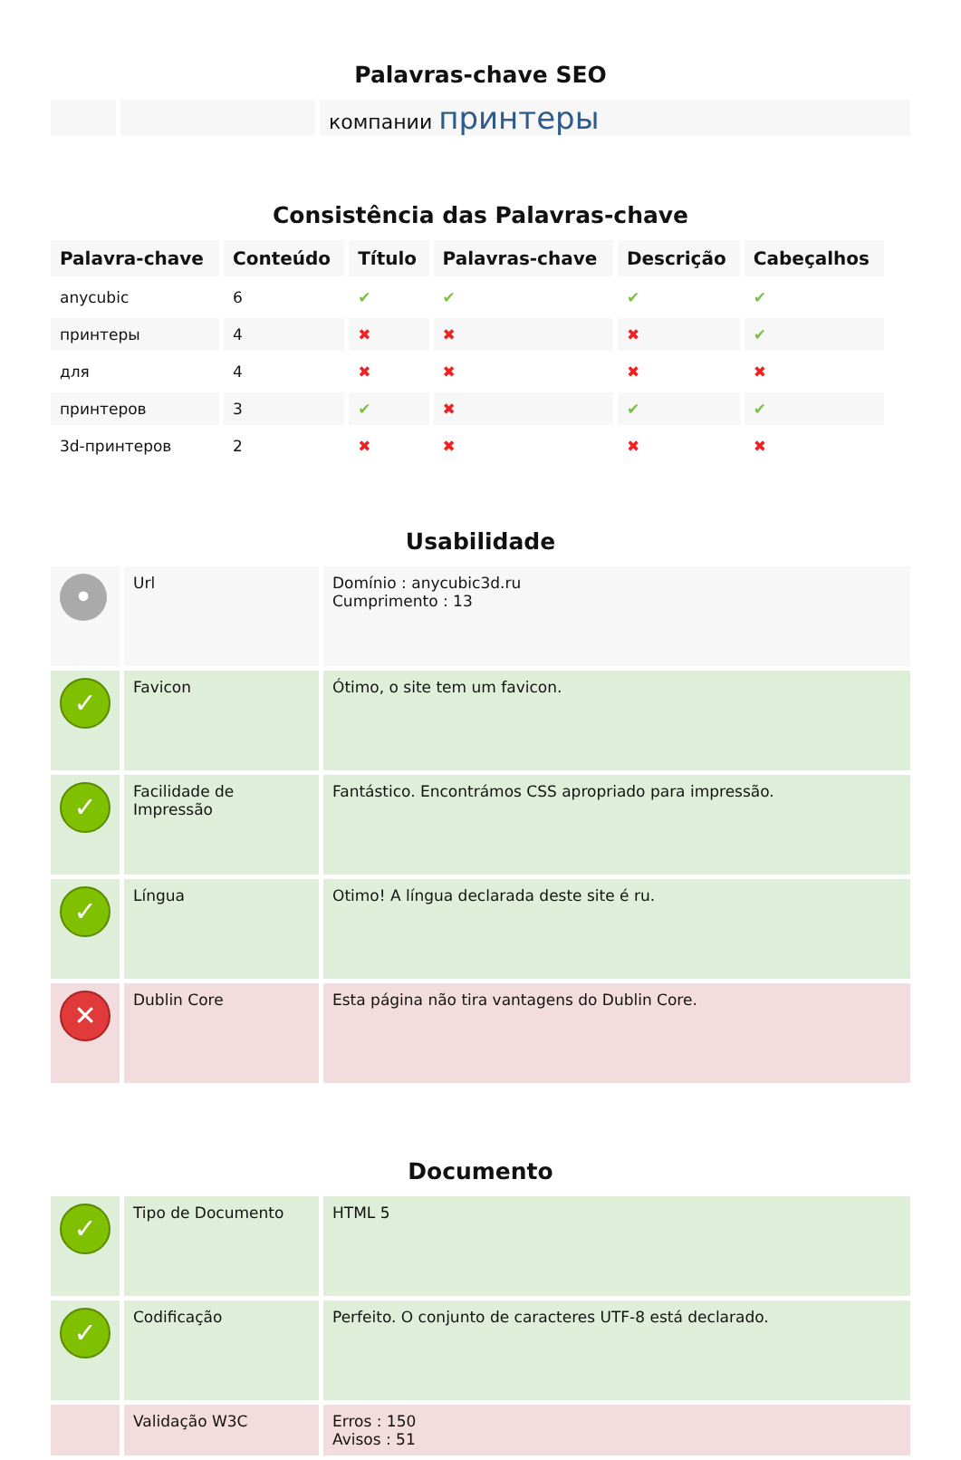Palavras-chave SEO
| | | компании принтеры |
Consistência das Palavras-chave
| Palavra-chave | Conteúdo | Título | Palavras-chave | Descrição | Cabeçalhos |
| --- | --- | --- | --- | --- | --- |
| anycubic | 6 | ✔ | ✔ | ✔ | ✔ |
| принтеры | 4 | ✖ | ✖ | ✖ | ✔ |
| для | 4 | ✖ | ✖ | ✖ | ✖ |
| принтеров | 3 | ✔ | ✖ | ✔ | ✔ |
| 3d-принтеров | 2 | ✖ | ✖ | ✖ | ✖ |
Usabilidade
| • | Url | Domínio : anycubic3d.ru Cumprimento : 13 |
| ✓ | Favicon | Ótimo, o site tem um favicon. |
| ✓ | Facilidade de Impressão | Fantástico. Encontrámos CSS apropriado para impressão. |
| ✓ | Língua | Otimo! A língua declarada deste site é ru. |
| ✕ | Dublin Core | Esta página não tira vantagens do Dublin Core. |
Documento
| ✓ | Tipo de Documento | HTML 5 |
| ✓ | Codificação | Perfeito. O conjunto de caracteres UTF-8 está declarado. |
| | Validação W3C | Erros : 150 Avisos : 51 |